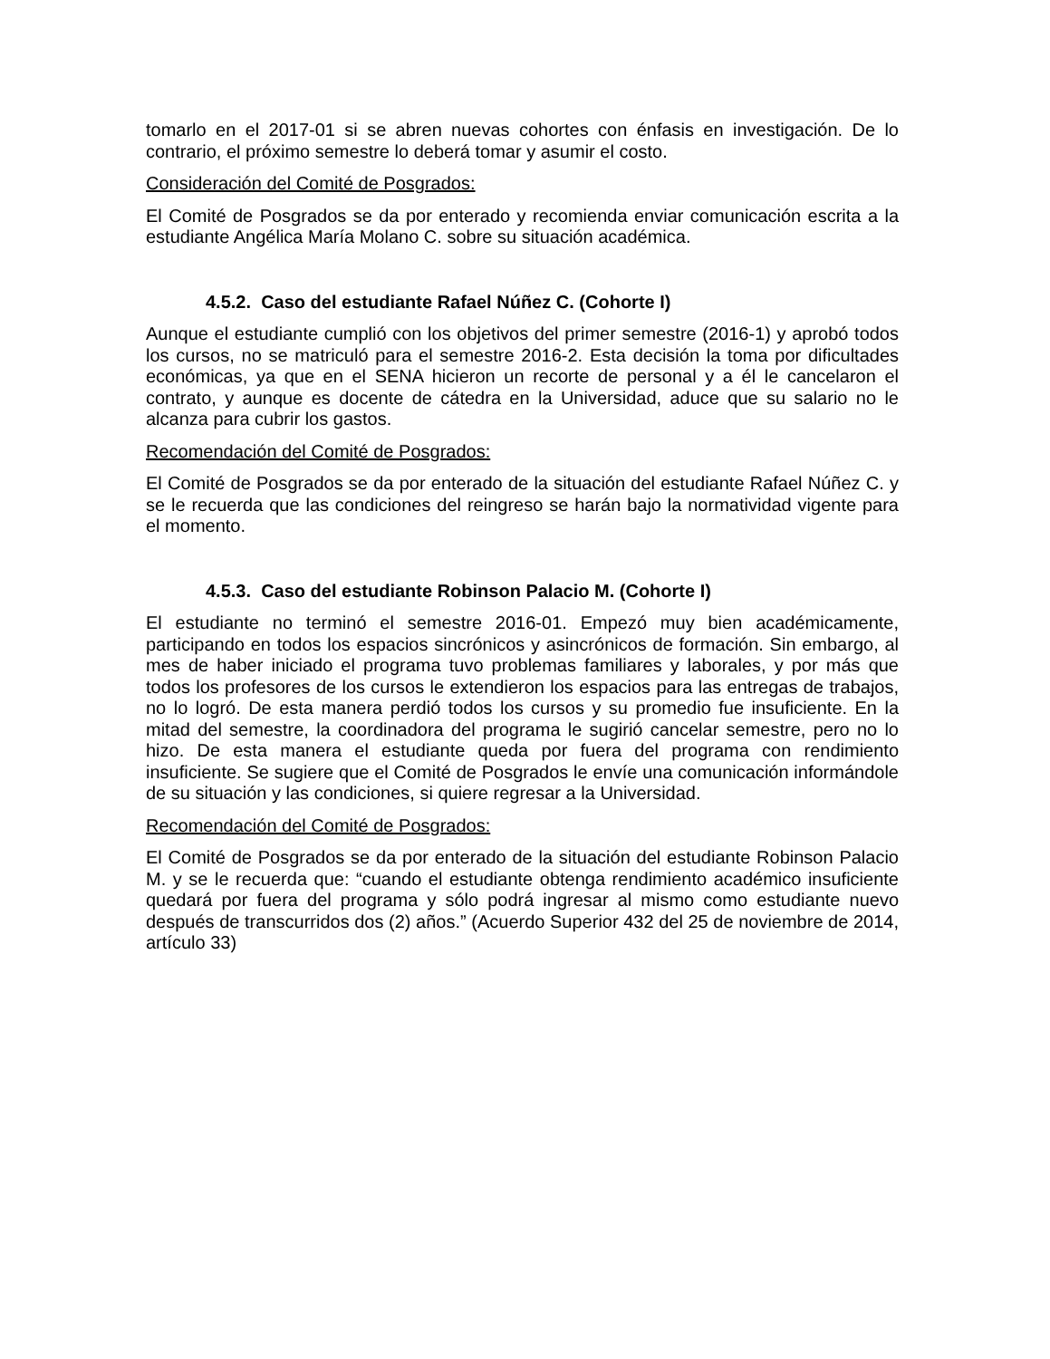tomarlo en el 2017-01 si se abren nuevas cohortes con énfasis en investigación. De lo contrario, el próximo semestre lo deberá tomar y asumir el costo.
Consideración del Comité de Posgrados:
El Comité de Posgrados se da por enterado y recomienda enviar comunicación escrita a la estudiante Angélica María Molano C. sobre su situación académica.
4.5.2. Caso del estudiante Rafael Núñez C. (Cohorte I)
Aunque el estudiante cumplió con los objetivos del primer semestre (2016-1) y aprobó todos los cursos, no se matriculó para el semestre 2016-2. Esta decisión la toma por dificultades económicas, ya que en el SENA hicieron un recorte de personal y a él le cancelaron el contrato, y aunque es docente de cátedra en la Universidad, aduce que su salario no le alcanza para cubrir los gastos.
Recomendación del Comité de Posgrados:
El Comité de Posgrados se da por enterado de la situación del estudiante Rafael Núñez C. y se le recuerda que las condiciones del reingreso se harán bajo la normatividad vigente para el momento.
4.5.3. Caso del estudiante Robinson Palacio M. (Cohorte I)
El estudiante no terminó el semestre 2016-01. Empezó muy bien académicamente, participando en todos los espacios sincrónicos y asincrónicos de formación. Sin embargo, al mes de haber iniciado el programa tuvo problemas familiares y laborales, y por más que todos los profesores de los cursos le extendieron los espacios para las entregas de trabajos, no lo logró. De esta manera perdió todos los cursos y su promedio fue insuficiente. En la mitad del semestre, la coordinadora del programa le sugirió cancelar semestre, pero no lo hizo. De esta manera el estudiante queda por fuera del programa con rendimiento insuficiente. Se sugiere que el Comité de Posgrados le envíe una comunicación informándole de su situación y las condiciones, si quiere regresar a la Universidad.
Recomendación del Comité de Posgrados:
El Comité de Posgrados se da por enterado de la situación del estudiante Robinson Palacio M. y se le recuerda que: “cuando el estudiante obtenga rendimiento académico insuficiente quedará por fuera del programa y sólo podrá ingresar al mismo como estudiante nuevo después de transcurridos dos (2) años.” (Acuerdo Superior 432 del 25 de noviembre de 2014, artículo 33)